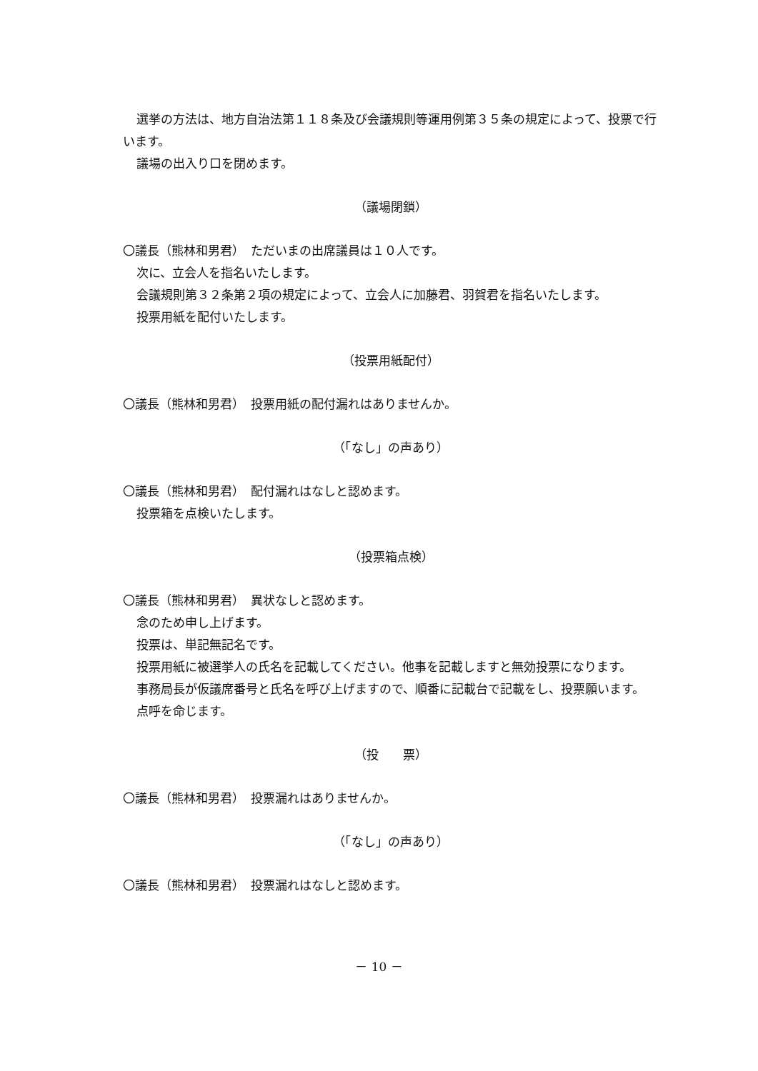選挙の方法は、地方自治法第１１８条及び会議規則等運用例第３５条の規定によって、投票で行います。
議場の出入り口を閉めます。
（議場閉鎖）
〇議長（熊林和男君）　ただいまの出席議員は１０人です。
次に、立会人を指名いたします。
会議規則第３２条第２項の規定によって、立会人に加藤君、羽賀君を指名いたします。
投票用紙を配付いたします。
（投票用紙配付）
〇議長（熊林和男君）　投票用紙の配付漏れはありませんか。
（「なし」の声あり）
〇議長（熊林和男君）　配付漏れはなしと認めます。
投票箱を点検いたします。
（投票箱点検）
〇議長（熊林和男君）　異状なしと認めます。
念のため申し上げます。
投票は、単記無記名です。
投票用紙に被選挙人の氏名を記載してください。他事を記載しますと無効投票になります。
事務局長が仮議席番号と氏名を呼び上げますので、順番に記載台で記載をし、投票願います。
点呼を命じます。
（投　　票）
〇議長（熊林和男君）　投票漏れはありませんか。
（「なし」の声あり）
〇議長（熊林和男君）　投票漏れはなしと認めます。
－ 10 －